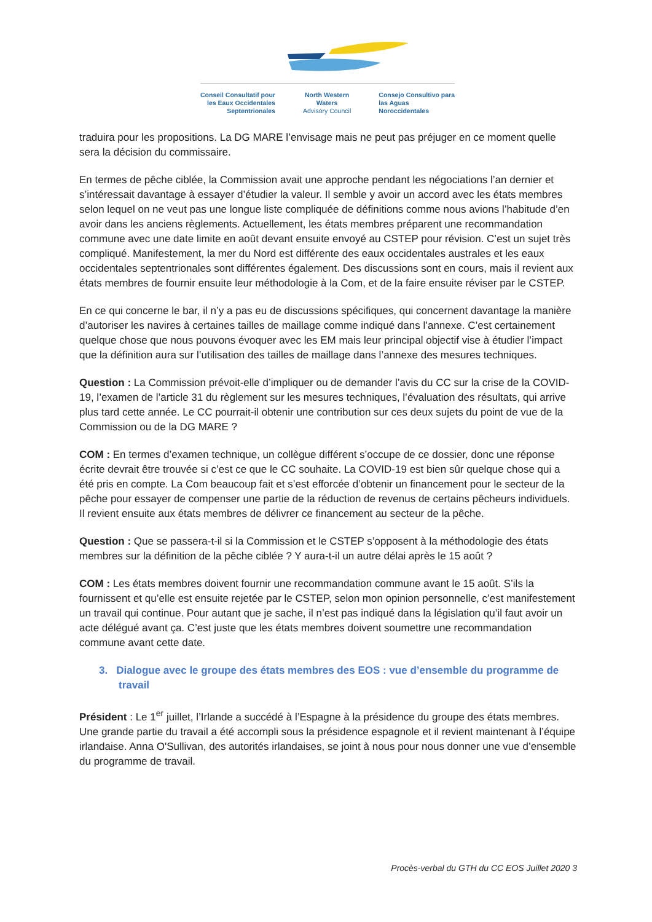Conseil Consultatif pour
les Eaux Occidentales
Septentrionales
North Western
Waters
Advisory Council
Consejo Consultivo para
las Aguas
Noroccidentales
traduira pour les propositions. La DG MARE l’envisage mais ne peut pas préjuger en ce moment quelle sera la décision du commissaire.
En termes de pêche ciblée, la Commission avait une approche pendant les négociations l’an dernier et s’intéressait davantage à essayer d’étudier la valeur. Il semble y avoir un accord avec les états membres selon lequel on ne veut pas une longue liste compliquée de définitions comme nous avions l’habitude d’en avoir dans les anciens règlements. Actuellement, les états membres préparent une recommandation commune avec une date limite en août devant ensuite envoyé au CSTEP pour révision. C’est un sujet très compliqué. Manifestement, la mer du Nord est différente des eaux occidentales australes et les eaux occidentales septentrionales sont différentes également. Des discussions sont en cours, mais il revient aux états membres de fournir ensuite leur méthodologie à la Com, et de la faire ensuite réviser par le CSTEP.
En ce qui concerne le bar, il n’y a pas eu de discussions spécifiques, qui concernent davantage la manière d’autoriser les navires à certaines tailles de maillage comme indiqué dans l’annexe. C’est certainement quelque chose que nous pouvons évoquer avec les EM mais leur principal objectif vise à étudier l’impact que la définition aura sur l’utilisation des tailles de maillage dans l’annexe des mesures techniques.
Question : La Commission prévoit-elle d’impliquer ou de demander l’avis du CC sur la crise de la COVID-19, l’examen de l’article 31 du règlement sur les mesures techniques, l’évaluation des résultats, qui arrive plus tard cette année. Le CC pourrait-il obtenir une contribution sur ces deux sujets du point de vue de la Commission ou de la DG MARE ?
COM : En termes d’examen technique, un collègue différent s’occupe de ce dossier, donc une réponse écrite devrait être trouvée si c’est ce que le CC souhaite. La COVID-19 est bien sûr quelque chose qui a été pris en compte. La Com beaucoup fait et s’est efforcée d’obtenir un financement pour le secteur de la pêche pour essayer de compenser une partie de la réduction de revenus de certains pêcheurs individuels. Il revient ensuite aux états membres de délivrer ce financement au secteur de la pêche.
Question : Que se passera-t-il si la Commission et le CSTEP s’opposent à la méthodologie des états membres sur la définition de la pêche ciblée ? Y aura-t-il un autre délai après le 15 août ?
COM : Les états membres doivent fournir une recommandation commune avant le 15 août. S’ils la fournissent et qu’elle est ensuite rejetée par le CSTEP, selon mon opinion personnelle, c’est manifestement un travail qui continue. Pour autant que je sache, il n’est pas indiqué dans la législation qu’il faut avoir un acte délégué avant ça. C’est juste que les états membres doivent soumettre une recommandation commune avant cette date.
3. Dialogue avec le groupe des états membres des EOS : vue d’ensemble du programme de travail
Président : Le 1<sup>er</sup> juillet, l’Irlande a succédé à l’Espagne à la présidence du groupe des états membres. Une grande partie du travail a été accompli sous la présidence espagnole et il revient maintenant à l’équipe irlandaise. Anna O'Sullivan, des autorités irlandaises, se joint à nous pour nous donner une vue d’ensemble du programme de travail.
Procès-verbal du GTH du CC EOS Juillet 2020 3